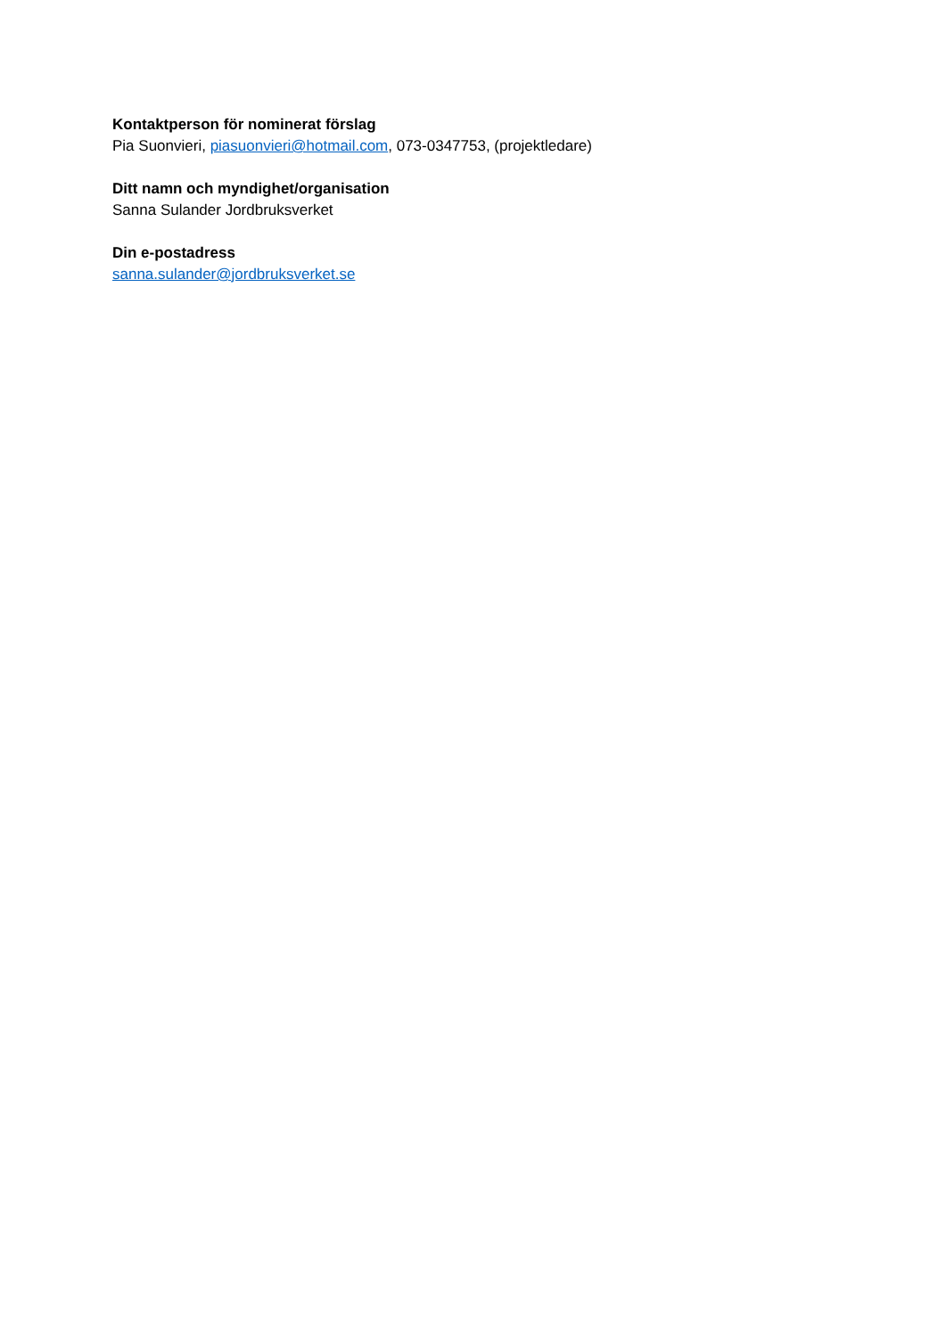Kontaktperson för nominerat förslag
Pia Suonvieri, piasuonvieri@hotmail.com, 073-0347753, (projektledare)
Ditt namn och myndighet/organisation
Sanna Sulander Jordbruksverket
Din e-postadress
sanna.sulander@jordbruksverket.se